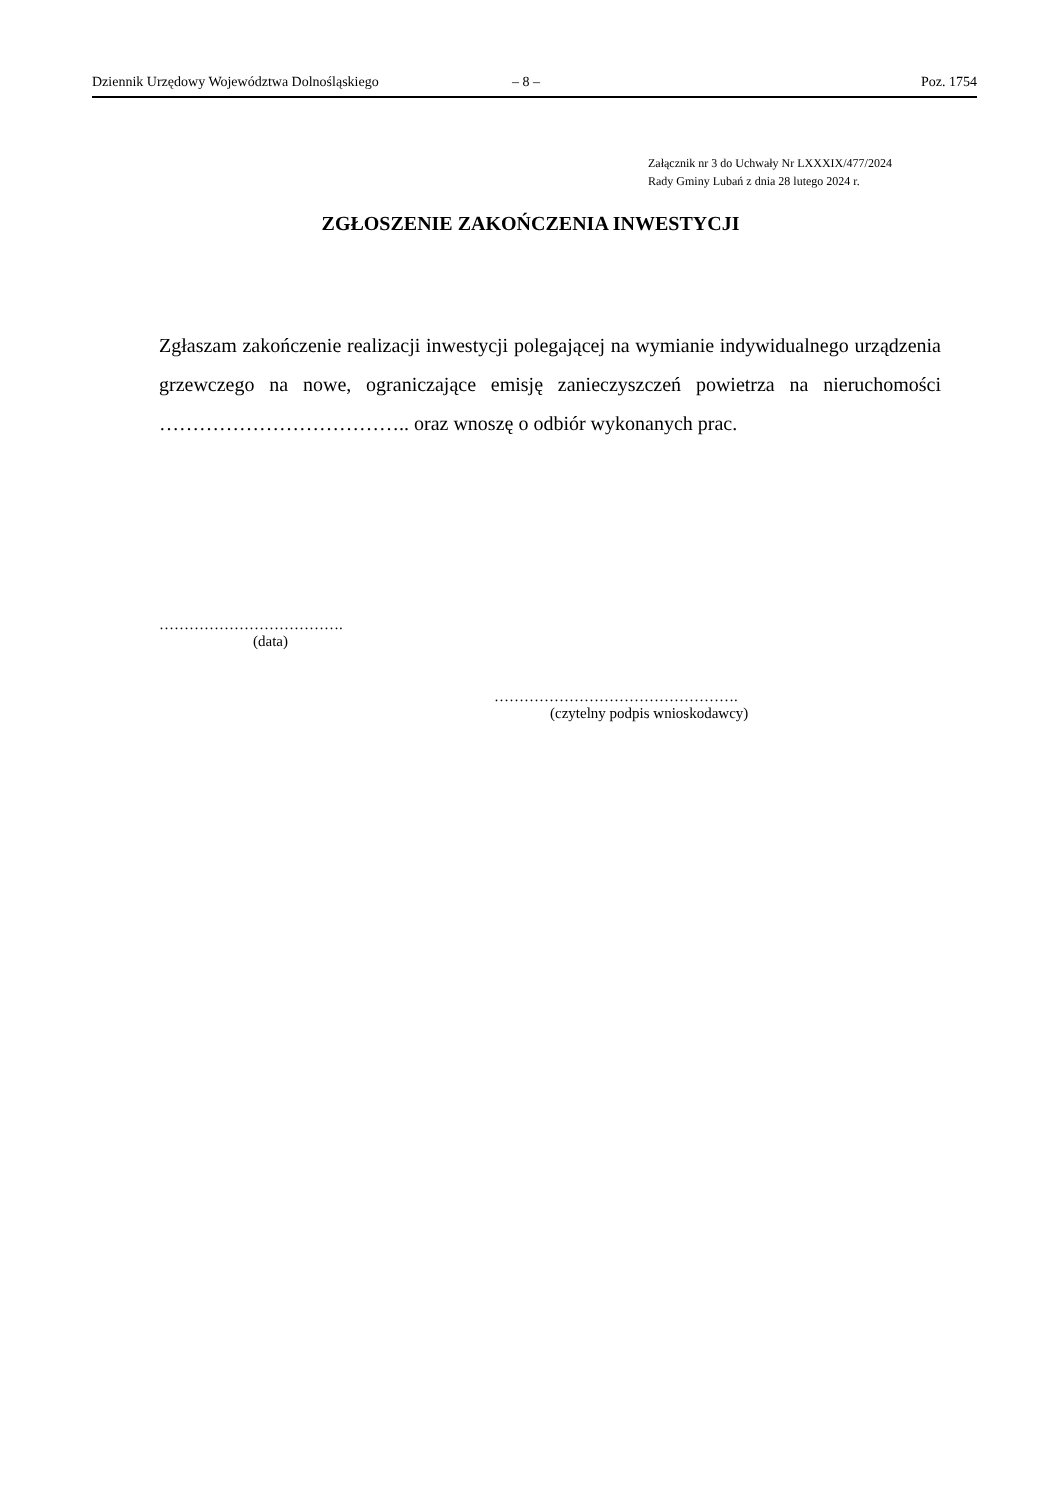Dziennik Urzędowy Województwa Dolnośląskiego – 8 – Poz. 1754
Załącznik nr 3 do Uchwały Nr LXXXIX/477/2024
Rady Gminy Lubań z dnia 28 lutego 2024 r.
ZGŁOSZENIE ZAKOŃCZENIA INWESTYCJI
Zgłaszam zakończenie realizacji inwestycji polegającej na wymianie indywidualnego urządzenia grzewczego na nowe, ograniczające emisję zanieczyszczeń powietrza na nieruchomości ……………………………….. oraz wnoszę o odbiór wykonanych prac.
……………………………….
(data)
………………………………………….
(czytelny podpis wnioskodawcy)